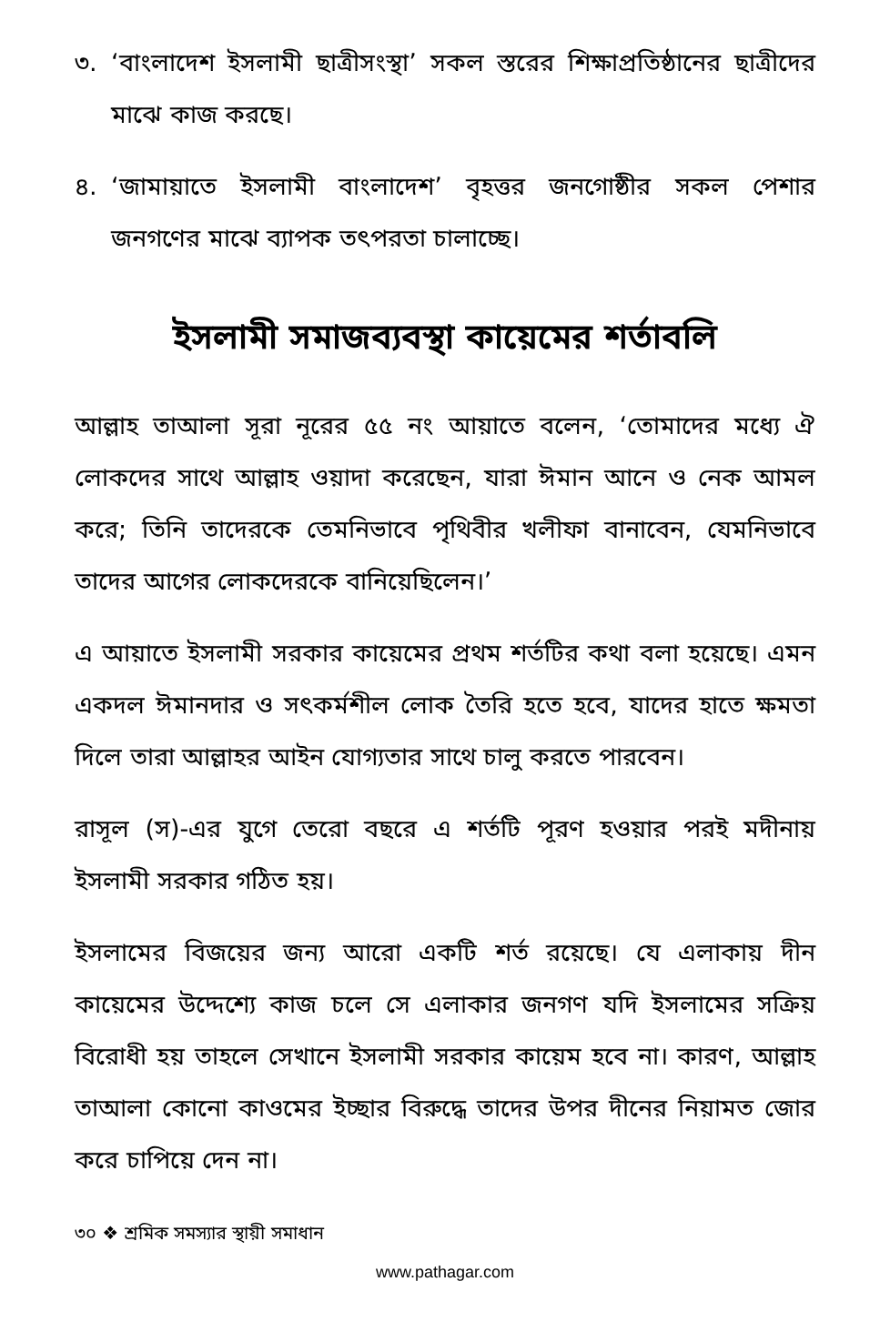৩. ‘বাংলাদেশ ইসলামী ছাত্রীসংস্থা’ সকল স্তরের শিক্ষাপ্রতিষ্ঠানের ছাত্রীদের মাঝে কাজ করছে।
৪. ‘জামায়াতে ইসলামী বাংলাদেশ’ বৃহত্তর জনগোষ্ঠীর সকল পেশার জনগণের মাঝে ব্যাপক তৎপরতা চালাচ্ছে।
ইসলামী সমাজব্যবস্থা কায়েমের শর্তাবলি
আল্লাহ তাআলা সূরা নূরের ৫৫ নং আয়াতে বলেন, ‘তোমাদের মধ্যে ঐ লোকদের সাথে আল্লাহ ওয়াদা করেছেন, যারা ঈমান আনে ও নেক আমল করে; তিনি তাদেরকে তেমনিভাবে পৃথিবীর খলীফা বানাবেন, যেমনিভাবে তাদের আগের লোকদেরকে বানিয়েছিলেন।’
এ আয়াতে ইসলামী সরকার কায়েমের প্রথম শর্তটির কথা বলা হয়েছে। এমন একদল ঈমানদার ও সৎকর্মশীল লোক তৈরি হতে হবে, যাদের হাতে ক্ষমতা দিলে তারা আল্লাহর আইন যোগ্যতার সাথে চালু করতে পারবেন।
রাসূল (স)-এর যুগে তেরো বছরে এ শর্তটি পূরণ হওয়ার পরই মদীনায় ইসলামী সরকার গঠিত হয়।
ইসলামের বিজয়ের জন্য আরো একটি শর্ত রয়েছে। যে এলাকায় দীন কায়েমের উদ্দেশ্যে কাজ চলে সে এলাকার জনগণ যদি ইসলামের সক্রিয় বিরোধী হয় তাহলে সেখানে ইসলামী সরকার কায়েম হবে না। কারণ, আল্লাহ তাআলা কোনো কাওমের ইচ্ছার বিরুদ্ধে তাদের উপর দীনের নিয়ামত জোর করে চাপিয়ে দেন না।
৩০ ❖ শ্রমিক সমস্যার স্থায়ী সমাধান
www.pathagar.com